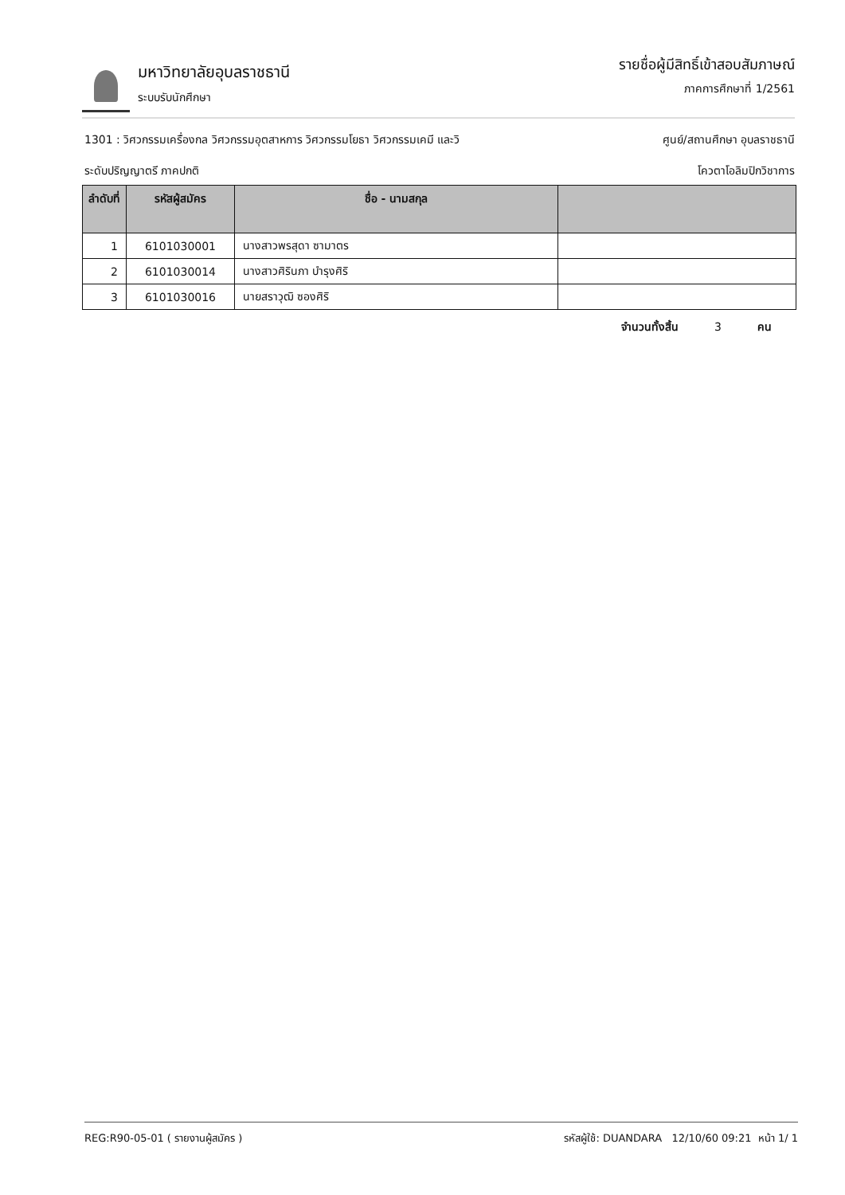มหาวิทยาลัยอุบลราชธานี
ระบบรับนักศึกษา
รายชื่อผู้มีสิทธิ์เข้าสอบสัมภาษณ์
ภาคการศึกษาที่ 1/2561
1301 : วิศวกรรมเครื่องกล วิศวกรรมอุตสาหการ วิศวกรรมโยธา วิศวกรรมเคมี และวิ ศูนย์/สถานศึกษา อุบลราชธานี
ระดับปริญญาตรี ภาคปกติ โควตาโอลิมปิกวิชาการ
| ลำดับที่ | รหัสผู้สมัคร | ชื่อ - นามสกุล | |
| --- | --- | --- | --- |
| 1 | 6101030001 | นางสาวพรสุดา ซามาตร | |
| 2 | 6101030014 | นางสาวศิรินภา บำรุงศิริ | |
| 3 | 6101030016 | นายสราวุฒิ ซองศิริ | |
จำนวนทั้งสิ้น 3 คน
REG:R90-05-01 ( รายงานผู้สมัคร ) รหัสผู้ใช้: DUANDARA 12/10/60 09:21 หน้า 1/ 1